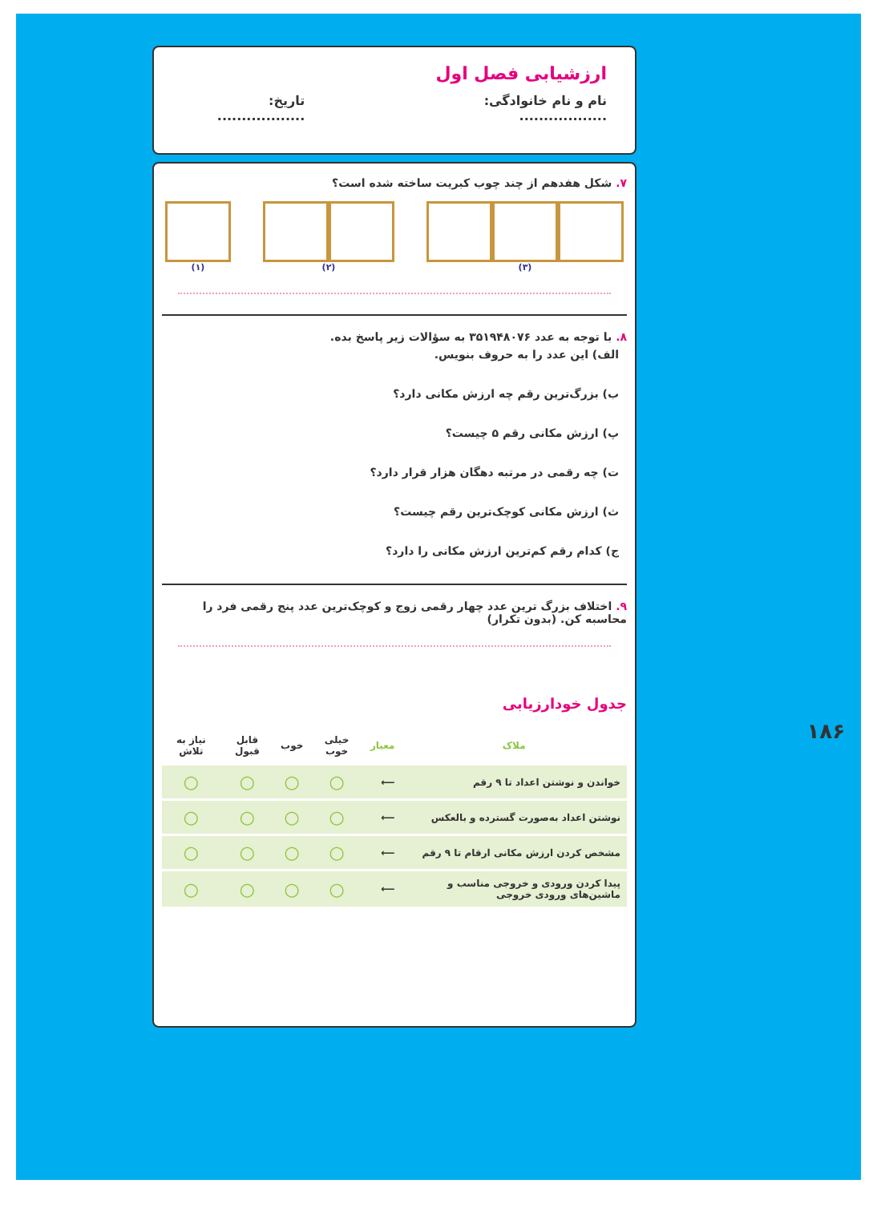ارزشیابی فصل اول
نام و نام خانوادگی: .................. تاریخ: ..................
۷. شکل هفدهم از چند چوب کبریت ساخته شده است؟
(۱) (۲) (۳)
۸. با توجه به عدد ۳۵۱۹۴۸۰۷۶ به سؤالات زیر پاسخ بده.
الف) این عدد را به حروف بنویس.
ب) بزرگ‌ترین رقم چه ارزش مکانی دارد؟
پ) ارزش مکانی رقم ۵ چیست؟
ت) چه رقمی در مرتبه دهگان هزار قرار دارد؟
ث) ارزش مکانی کوچک‌ترین رقم چیست؟
ج) کدام رقم کم‌ترین ارزش مکانی را دارد؟
۹. اختلاف بزرگ ترین عدد چهار رقمی زوج و کوچک‌ترین عدد پنج رقمی فرد را محاسبه کن. (بدون تکرار)
جدول خودارزیابی
| ملاک | معیار | خیلی خوب | خوب | قابل قبول | نیاز به تلاش |
| --- | --- | --- | --- | --- | --- |
| خواندن و نوشتن اعداد تا ۹ رقم | ⟵ | ○ | ○ | ○ | ○ |
| نوشتن اعداد به‌صورت گسترده و بالعکس | ⟵ | ○ | ○ | ○ | ○ |
| مشخص کردن ارزش مکانی ارقام تا ۹ رقم | ⟵ | ○ | ○ | ○ | ○ |
| پیدا کردن ورودی و خروجی مناسب و ماشین‌های ورودی خروجی | ⟵ | ○ | ○ | ○ | ○ |
۱۸۶